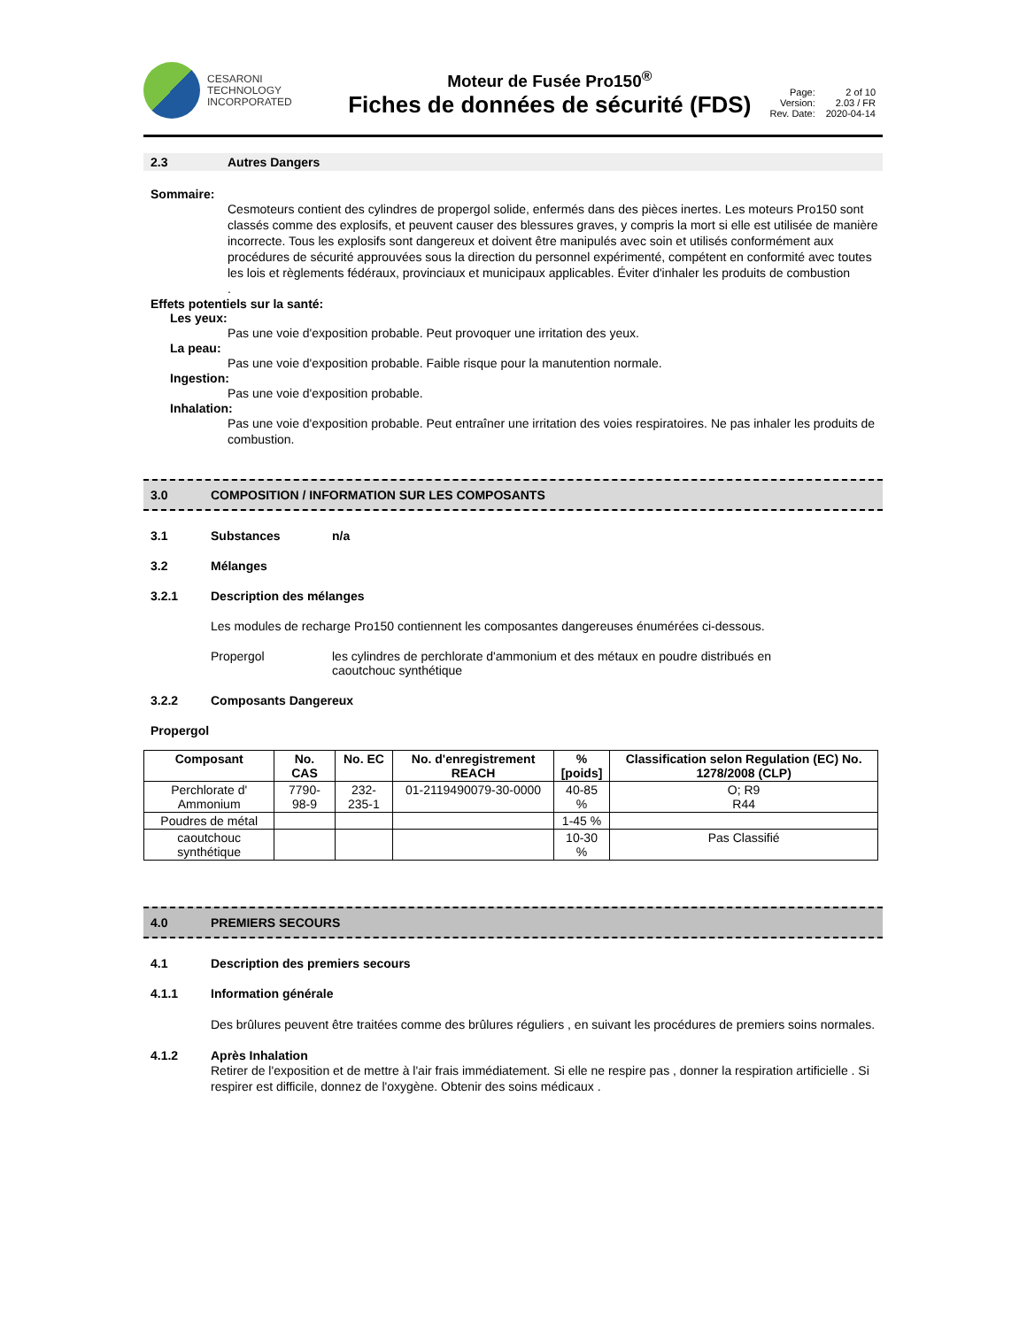CESARONI
TECHNOLOGY
INCORPORATED
Moteur de Fusée Pro150<sup>®</sup>
Fiches de données de sécurité (FDS)
Page: 2 of 10 Version: 2.03 / FR Rev. Date: 2020-04-14
2.3 Autres Dangers
Sommaire:
Cesmoteurs contient des cylindres de propergol solide, enfermés dans des pièces inertes. Les moteurs Pro150 sont classés comme des explosifs, et peuvent causer des blessures graves, y compris la mort si elle est utilisée de manière incorrecte. Tous les explosifs sont dangereux et doivent être manipulés avec soin et utilisés conformément aux procédures de sécurité approuvées sous la direction du personnel expérimenté, compétent en conformité avec toutes les lois et règlements fédéraux, provinciaux et municipaux applicables. Éviter d'inhaler les produits de combustion
.
Effets potentiels sur la santé:
Les yeux:
Pas une voie d'exposition probable. Peut provoquer une irritation des yeux.
La peau:
Pas une voie d'exposition probable. Faible risque pour la manutention normale.
Ingestion:
Pas une voie d'exposition probable.
Inhalation:
Pas une voie d'exposition probable. Peut entraîner une irritation des voies respiratoires. Ne pas inhaler les produits de combustion.
3.0 COMPOSITION / INFORMATION SUR LES COMPOSANTS
3.1 Substances n/a
3.2 Mélanges
3.2.1 Description des mélanges
Les modules de recharge Pro150 contiennent les composantes dangereuses énumérées ci-dessous.
Propergol les cylindres de perchlorate d'ammonium et des métaux en poudre distribués en caoutchouc synthétique
3.2.2 Composants Dangereux
Propergol
| Composant | No. CAS | No. EC | No. d'enregistrement REACH | % [poids] | Classification selon Regulation (EC) No. 1278/2008 (CLP) |
| --- | --- | --- | --- | --- | --- |
| Perchlorate d' Ammonium | 7790-98-9 | 232-235-1 | 01-2119490079-30-0000 | 40-85 % | O; R9 R44 |
| Poudres de métal | | | | 1-45 % | |
| caoutchouc synthétique | | | | 10-30 % | Pas Classifié |
4.0 PREMIERS SECOURS
4.1 Description des premiers secours
4.1.1 Information générale
Des brûlures peuvent être traitées comme des brûlures réguliers , en suivant les procédures de premiers soins normales.
4.1.2 Après Inhalation
Retirer de l'exposition et de mettre à l'air frais immédiatement. Si elle ne respire pas , donner la respiration artificielle . Si respirer est difficile, donnez de l'oxygène. Obtenir des soins médicaux .